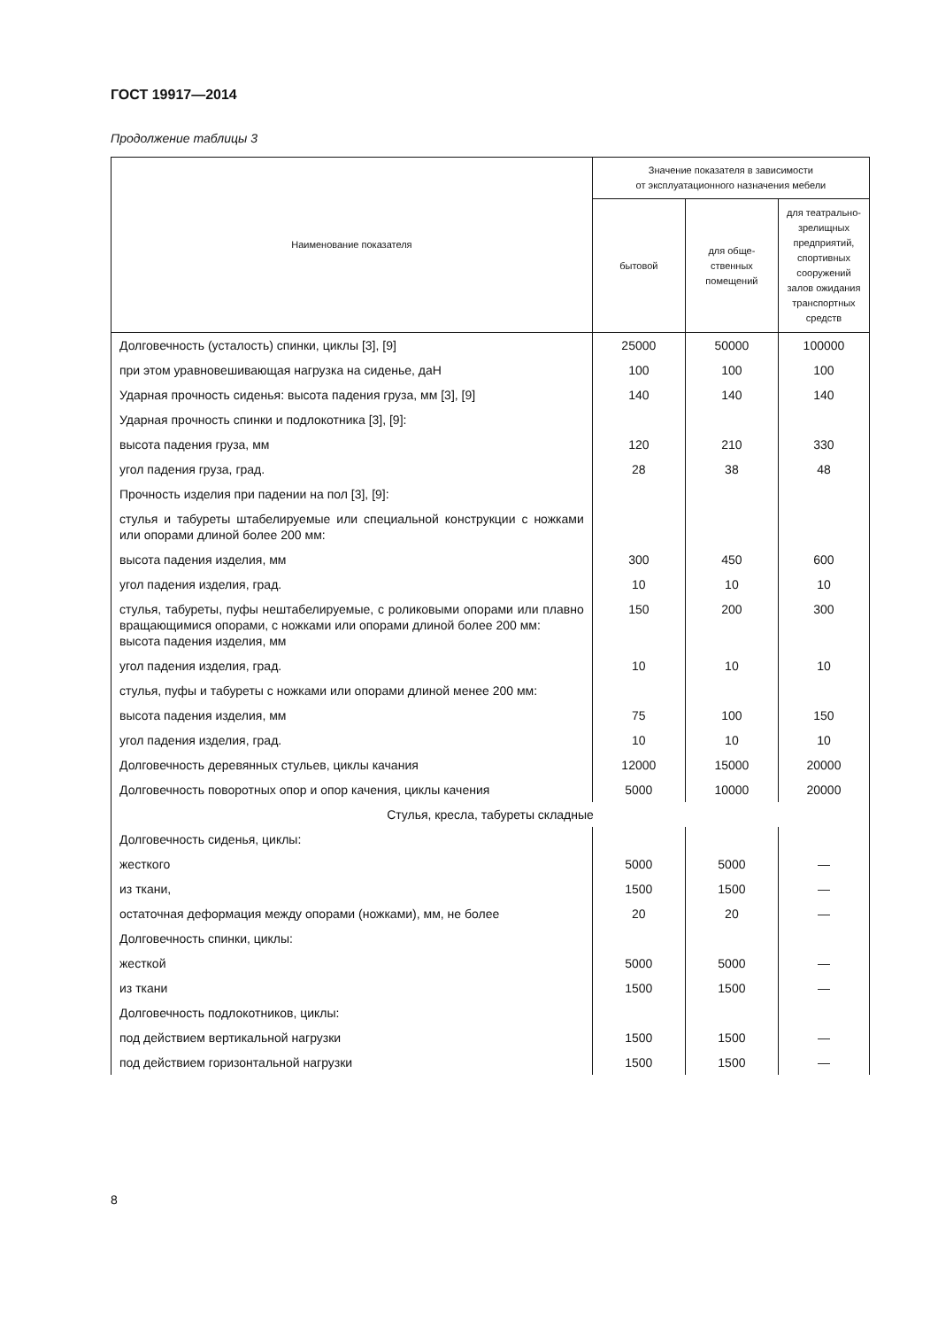ГОСТ 19917—2014
Продолжение таблицы 3
| Наименование показателя | Значение показателя в зависимости от эксплуатационного назначения мебели | | |
| --- | --- | --- | --- |
| | бытовой | для обще- ственных помещений | для театрально- зрелищных предприятий, спортивных сооружений залов ожидания транспортных средств |
| Долговечность (усталость) спинки, циклы [3], [9] | 25000 | 50000 | 100000 |
| при этом уравновешивающая нагрузка на сиденье, даН | 100 | 100 | 100 |
| Ударная прочность сиденья: высота падения груза, мм [3], [9] | 140 | 140 | 140 |
| Ударная прочность спинки и подлокотника [3], [9]: | | | |
| высота падения груза, мм | 120 | 210 | 330 |
| угол падения груза, град. | 28 | 38 | 48 |
| Прочность изделия при падении на пол [3], [9]: | | | |
| стулья и табуреты штабелируемые или специальной конструкции с ножками или опорами длиной более 200 мм: | | | |
| высота падения изделия, мм | 300 | 450 | 600 |
| угол падения изделия, град. | 10 | 10 | 10 |
| стулья, табуреты, пуфы нештабелируемые, с роликовыми опорами или плавно вращающимися опорами, с ножками или опорами длиной более 200 мм: высота падения изделия, мм | 150 | 200 | 300 |
| угол падения изделия, град. | 10 | 10 | 10 |
| стулья, пуфы и табуреты с ножками или опорами длиной менее 200 мм: | | | |
| высота падения изделия, мм | 75 | 100 | 150 |
| угол падения изделия, град. | 10 | 10 | 10 |
| Долговечность деревянных стульев, циклы качания | 12000 | 15000 | 20000 |
| Долговечность поворотных опор и опор качения, циклы качения | 5000 | 10000 | 20000 |
| Стулья, кресла, табуреты складные | | | |
| Долговечность сиденья, циклы: | | | |
| жесткого | 5000 | 5000 | — |
| из ткани, | 1500 | 1500 | — |
| остаточная деформация между опорами (ножками), мм, не более | 20 | 20 | — |
| Долговечность спинки, циклы: | | | |
| жесткой | 5000 | 5000 | — |
| из ткани | 1500 | 1500 | — |
| Долговечность подлокотников, циклы: | | | |
| под действием вертикальной нагрузки | 1500 | 1500 | — |
| под действием горизонтальной нагрузки | 1500 | 1500 | — |
8